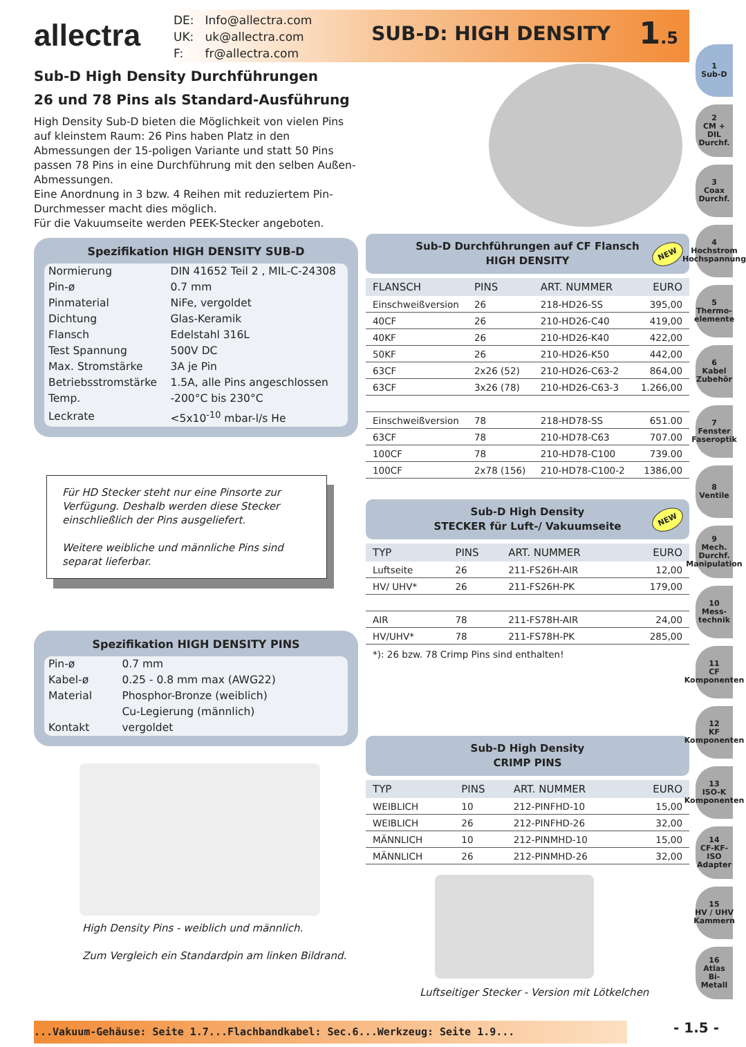allectra
| DE: | Info@allectra.com |
| UK: | uk@allectra.com |
| F: | fr@allectra.com |
SUB-D: HIGH DENSITY
1.5
Sub-D High Density Durchführungen
26 und 78 Pins als Standard-Ausführung
High Density Sub-D bieten die Möglichkeit von vielen Pins auf kleinstem Raum: 26 Pins haben Platz in den Abmessungen der 15-poligen Variante und statt 50 Pins passen 78 Pins in eine Durchführung mit den selben Außen-Abmessungen.
Eine Anordnung in 3 bzw. 4 Reihen mit reduziertem Pin-Durchmesser macht dies möglich.
Für die Vakuumseite werden PEEK-Stecker angeboten.
Spezifikation HIGH DENSITY SUB-D
| Normierung | DIN 41652 Teil 2 , MIL-C-24308 |
| Pin-ø | 0.7 mm |
| Pinmaterial | NiFe, vergoldet |
| Dichtung | Glas-Keramik |
| Flansch | Edelstahl 316L |
| Test Spannung | 500V DC |
| Max. Stromstärke | 3A je Pin |
| Betriebsstromstärke | 1.5A, alle Pins angeschlossen |
| Temp. | -200°C bis 230°C |
| Leckrate | <5x10<sup>-10</sup> mbar-l/s He |
Für HD Stecker steht nur eine Pinsorte zur Verfügung. Deshalb werden diese Stecker einschließlich der Pins ausgeliefert.
Weitere weibliche und männliche Pins sind separat lieferbar.
Spezifikation HIGH DENSITY PINS
| Pin-ø | 0.7 mm |
| Kabel-ø | 0.25 - 0.8 mm max (AWG22) |
| Material | Phosphor-Bronze (weiblich) |
| | Cu-Legierung (männlich) |
| Kontakt | vergoldet |
High Density Pins - weiblich und männlich.
Zum Vergleich ein Standardpin am linken Bildrand.
Sub-D Durchführungen auf CF Flansch
HIGH DENSITY
NEW
| FLANSCH | PINS | ART. NUMMER | EURO |
| --- | --- | --- | --- |
| Einschweißversion | 26 | 218-HD26-SS | 395,00 |
| 40CF | 26 | 210-HD26-C40 | 419,00 |
| 40KF | 26 | 210-HD26-K40 | 422,00 |
| 50KF | 26 | 210-HD26-K50 | 442,00 |
| 63CF | 2x26 (52) | 210-HD26-C63-2 | 864,00 |
| 63CF | 3x26 (78) | 210-HD26-C63-3 | 1.266,00 |
| Einschweißversion | 78 | 218-HD78-SS | 651.00 |
| 63CF | 78 | 210-HD78-C63 | 707.00 |
| 100CF | 78 | 210-HD78-C100 | 739.00 |
| 100CF | 2x78 (156) | 210-HD78-C100-2 | 1386,00 |
Sub-D High Density
STECKER für Luft-/ Vakuumseite
NEW
| TYP | PINS | ART. NUMMER | EURO |
| --- | --- | --- | --- |
| Luftseite | 26 | 211-FS26H-AIR | 12,00 |
| HV/ UHV* | 26 | 211-FS26H-PK | 179,00 |
| AIR | 78 | 211-FS78H-AIR | 24,00 |
| HV/UHV* | 78 | 211-FS78H-PK | 285,00 |
*): 26 bzw. 78 Crimp Pins sind enthalten!
Sub-D High Density
CRIMP PINS
| TYP | PINS | ART. NUMMER | EURO |
| --- | --- | --- | --- |
| WEIBLICH | 10 | 212-PINFHD-10 | 15,00 |
| WEIBLICH | 26 | 212-PINFHD-26 | 32,00 |
| MÄNNLICH | 10 | 212-PINMHD-10 | 15,00 |
| MÄNNLICH | 26 | 212-PINMHD-26 | 32,00 |
Luftseitiger Stecker - Version mit Lötkelchen
1
Sub-D
2
CM + DIL
Durchf.
3
Coax
Durchf.
4
Hochstrom
Hochspannung
5
Thermo-
elemente
6
Kabel
Zubehör
7
Fenster
Faseroptik
8
Ventile
9
Mech. Durchf.
Manipulation
10
Mess-
technik
11
CF
Komponenten
12
KF
Komponenten
13
ISO-K
Komponenten
14
CF-KF-ISO
Adapter
15
HV / UHV
Kammern
16
Atlas
Bi-Metall
...Vakuum-Gehäuse: Seite 1.7...Flachbandkabel: Sec.6...Werkzeug: Seite 1.9... - 1.5 -